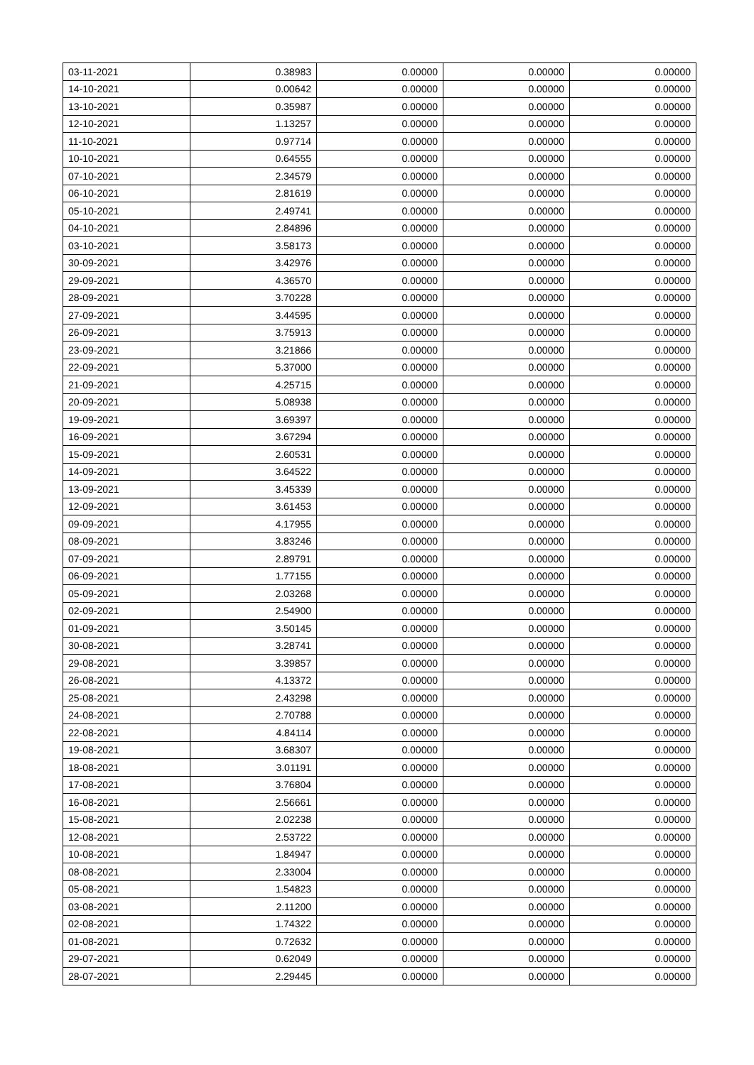| 03-11-2021 | 0.38983 | 0.00000 | 0.00000 | 0.00000 |
| 14-10-2021 | 0.00642 | 0.00000 | 0.00000 | 0.00000 |
| 13-10-2021 | 0.35987 | 0.00000 | 0.00000 | 0.00000 |
| 12-10-2021 | 1.13257 | 0.00000 | 0.00000 | 0.00000 |
| 11-10-2021 | 0.97714 | 0.00000 | 0.00000 | 0.00000 |
| 10-10-2021 | 0.64555 | 0.00000 | 0.00000 | 0.00000 |
| 07-10-2021 | 2.34579 | 0.00000 | 0.00000 | 0.00000 |
| 06-10-2021 | 2.81619 | 0.00000 | 0.00000 | 0.00000 |
| 05-10-2021 | 2.49741 | 0.00000 | 0.00000 | 0.00000 |
| 04-10-2021 | 2.84896 | 0.00000 | 0.00000 | 0.00000 |
| 03-10-2021 | 3.58173 | 0.00000 | 0.00000 | 0.00000 |
| 30-09-2021 | 3.42976 | 0.00000 | 0.00000 | 0.00000 |
| 29-09-2021 | 4.36570 | 0.00000 | 0.00000 | 0.00000 |
| 28-09-2021 | 3.70228 | 0.00000 | 0.00000 | 0.00000 |
| 27-09-2021 | 3.44595 | 0.00000 | 0.00000 | 0.00000 |
| 26-09-2021 | 3.75913 | 0.00000 | 0.00000 | 0.00000 |
| 23-09-2021 | 3.21866 | 0.00000 | 0.00000 | 0.00000 |
| 22-09-2021 | 5.37000 | 0.00000 | 0.00000 | 0.00000 |
| 21-09-2021 | 4.25715 | 0.00000 | 0.00000 | 0.00000 |
| 20-09-2021 | 5.08938 | 0.00000 | 0.00000 | 0.00000 |
| 19-09-2021 | 3.69397 | 0.00000 | 0.00000 | 0.00000 |
| 16-09-2021 | 3.67294 | 0.00000 | 0.00000 | 0.00000 |
| 15-09-2021 | 2.60531 | 0.00000 | 0.00000 | 0.00000 |
| 14-09-2021 | 3.64522 | 0.00000 | 0.00000 | 0.00000 |
| 13-09-2021 | 3.45339 | 0.00000 | 0.00000 | 0.00000 |
| 12-09-2021 | 3.61453 | 0.00000 | 0.00000 | 0.00000 |
| 09-09-2021 | 4.17955 | 0.00000 | 0.00000 | 0.00000 |
| 08-09-2021 | 3.83246 | 0.00000 | 0.00000 | 0.00000 |
| 07-09-2021 | 2.89791 | 0.00000 | 0.00000 | 0.00000 |
| 06-09-2021 | 1.77155 | 0.00000 | 0.00000 | 0.00000 |
| 05-09-2021 | 2.03268 | 0.00000 | 0.00000 | 0.00000 |
| 02-09-2021 | 2.54900 | 0.00000 | 0.00000 | 0.00000 |
| 01-09-2021 | 3.50145 | 0.00000 | 0.00000 | 0.00000 |
| 30-08-2021 | 3.28741 | 0.00000 | 0.00000 | 0.00000 |
| 29-08-2021 | 3.39857 | 0.00000 | 0.00000 | 0.00000 |
| 26-08-2021 | 4.13372 | 0.00000 | 0.00000 | 0.00000 |
| 25-08-2021 | 2.43298 | 0.00000 | 0.00000 | 0.00000 |
| 24-08-2021 | 2.70788 | 0.00000 | 0.00000 | 0.00000 |
| 22-08-2021 | 4.84114 | 0.00000 | 0.00000 | 0.00000 |
| 19-08-2021 | 3.68307 | 0.00000 | 0.00000 | 0.00000 |
| 18-08-2021 | 3.01191 | 0.00000 | 0.00000 | 0.00000 |
| 17-08-2021 | 3.76804 | 0.00000 | 0.00000 | 0.00000 |
| 16-08-2021 | 2.56661 | 0.00000 | 0.00000 | 0.00000 |
| 15-08-2021 | 2.02238 | 0.00000 | 0.00000 | 0.00000 |
| 12-08-2021 | 2.53722 | 0.00000 | 0.00000 | 0.00000 |
| 10-08-2021 | 1.84947 | 0.00000 | 0.00000 | 0.00000 |
| 08-08-2021 | 2.33004 | 0.00000 | 0.00000 | 0.00000 |
| 05-08-2021 | 1.54823 | 0.00000 | 0.00000 | 0.00000 |
| 03-08-2021 | 2.11200 | 0.00000 | 0.00000 | 0.00000 |
| 02-08-2021 | 1.74322 | 0.00000 | 0.00000 | 0.00000 |
| 01-08-2021 | 0.72632 | 0.00000 | 0.00000 | 0.00000 |
| 29-07-2021 | 0.62049 | 0.00000 | 0.00000 | 0.00000 |
| 28-07-2021 | 2.29445 | 0.00000 | 0.00000 | 0.00000 |